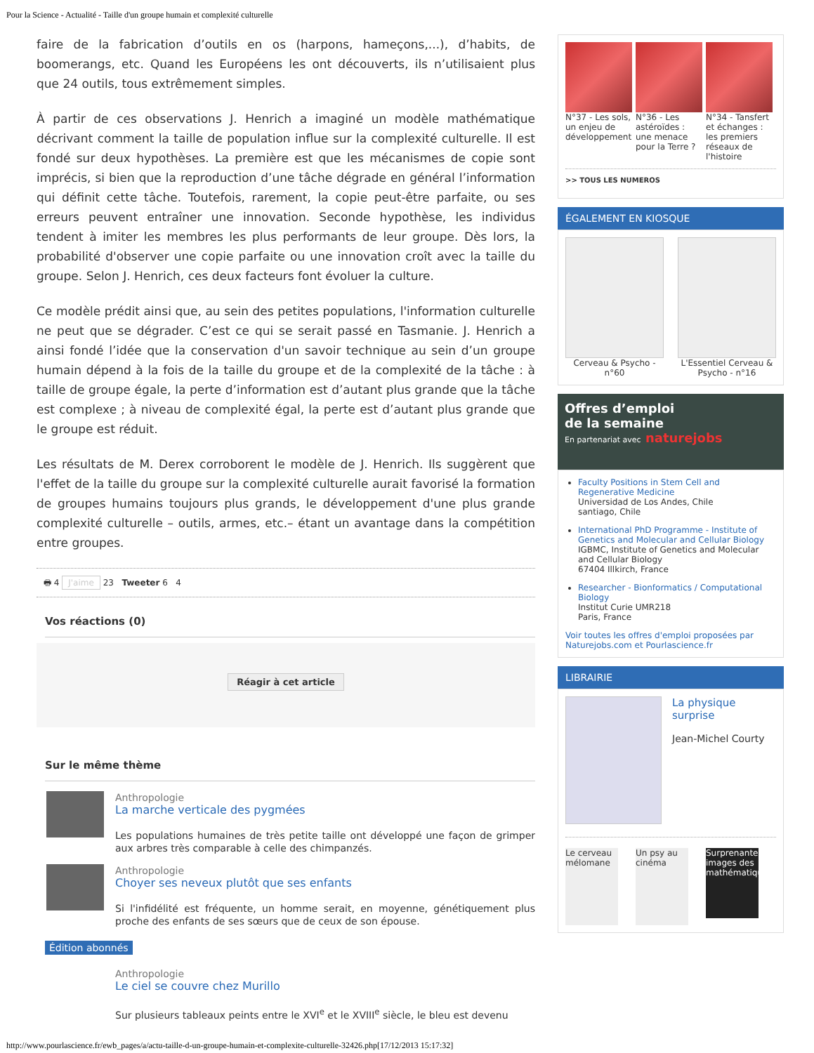Pour la Science - Actualité - Taille d'un groupe humain et complexité culturelle
faire de la fabrication d’outils en os (harpons, hameçons,...), d’habits, de boomerangs, etc. Quand les Européens les ont découverts, ils n’utilisaient plus que 24 outils, tous extrêmement simples.
À partir de ces observations J. Henrich a imaginé un modèle mathématique décrivant comment la taille de population influe sur la complexité culturelle. Il est fondé sur deux hypothèses. La première est que les mécanismes de copie sont imprécis, si bien que la reproduction d’une tâche dégrade en général l’information qui définit cette tâche. Toutefois, rarement, la copie peut-être parfaite, ou ses erreurs peuvent entraîner une innovation. Seconde hypothèse, les individus tendent à imiter les membres les plus performants de leur groupe. Dès lors, la probabilité d'observer une copie parfaite ou une innovation croît avec la taille du groupe. Selon J. Henrich, ces deux facteurs font évoluer la culture.
Ce modèle prédit ainsi que, au sein des petites populations, l'information culturelle ne peut que se dégrader. C’est ce qui se serait passé en Tasmanie. J. Henrich a ainsi fondé l’idée que la conservation d'un savoir technique au sein d’un groupe humain dépend à la fois de la taille du groupe et de la complexité de la tâche : à taille de groupe égale, la perte d’information est d’autant plus grande que la tâche est complexe ; à niveau de complexité égal, la perte est d’autant plus grande que le groupe est réduit.
Les résultats de M. Derex corroborent le modèle de J. Henrich. Ils suggèrent que l'effet de la taille du groupe sur la complexité culturelle aurait favorisé la formation de groupes humains toujours plus grands, le développement d'une plus grande complexité culturelle – outils, armes, etc.– étant un avantage dans la compétition entre groupes.
🖶 4 J'aime 23 Tweeter 6 4
Vos réactions (0)
Réagir à cet article
Sur le même thème
Anthropologie
La marche verticale des pygmées
Les populations humaines de très petite taille ont développé une façon de grimper aux arbres très comparable à celle des chimpanzés.
Anthropologie
Choyer ses neveux plutôt que ses enfants
Si l'infidélité est fréquente, un homme serait, en moyenne, génétiquement plus proche des enfants de ses sœurs que de ceux de son épouse.
Édition abonnés
Anthropologie
Le ciel se couvre chez Murillo
Sur plusieurs tableaux peints entre le XVI<sup>e</sup> et le XVIII<sup>e</sup> siècle, le bleu est devenu
N°37 - Les sols, un enjeu de développement
N°36 - Les astéroïdes : une menace pour la Terre ?
N°34 - Tansfert et échanges : les premiers réseaux de l'histoire
>> TOUS LES NUMEROS
ÉGALEMENT EN KIOSQUE
Cerveau & Psycho - n°60
L'Essentiel Cerveau & Psycho - n°16
Offres d’emploi
de la semaine
En partenariat avec naturejobs
Faculty Positions in Stem Cell and Regenerative Medicine
Universidad de Los Andes, Chile
santiago, Chile
International PhD Programme - Institute of Genetics and Molecular and Cellular Biology
IGBMC, Institute of Genetics and Molecular and Cellular Biology
67404 Illkirch, France
Researcher - Bionformatics / Computational Biology
Institut Curie UMR218
Paris, France
Voir toutes les offres d'emploi proposées par Naturejobs.com et Pourlascience.fr
LIBRAIRIE
La physique surprise
Jean-Michel Courty
Le cerveau mélomane
Un psy au cinéma
Surprenantes images des mathématiques
http://www.pourlascience.fr/ewb_pages/a/actu-taille-d-un-groupe-humain-et-complexite-culturelle-32426.php[17/12/2013 15:17:32]